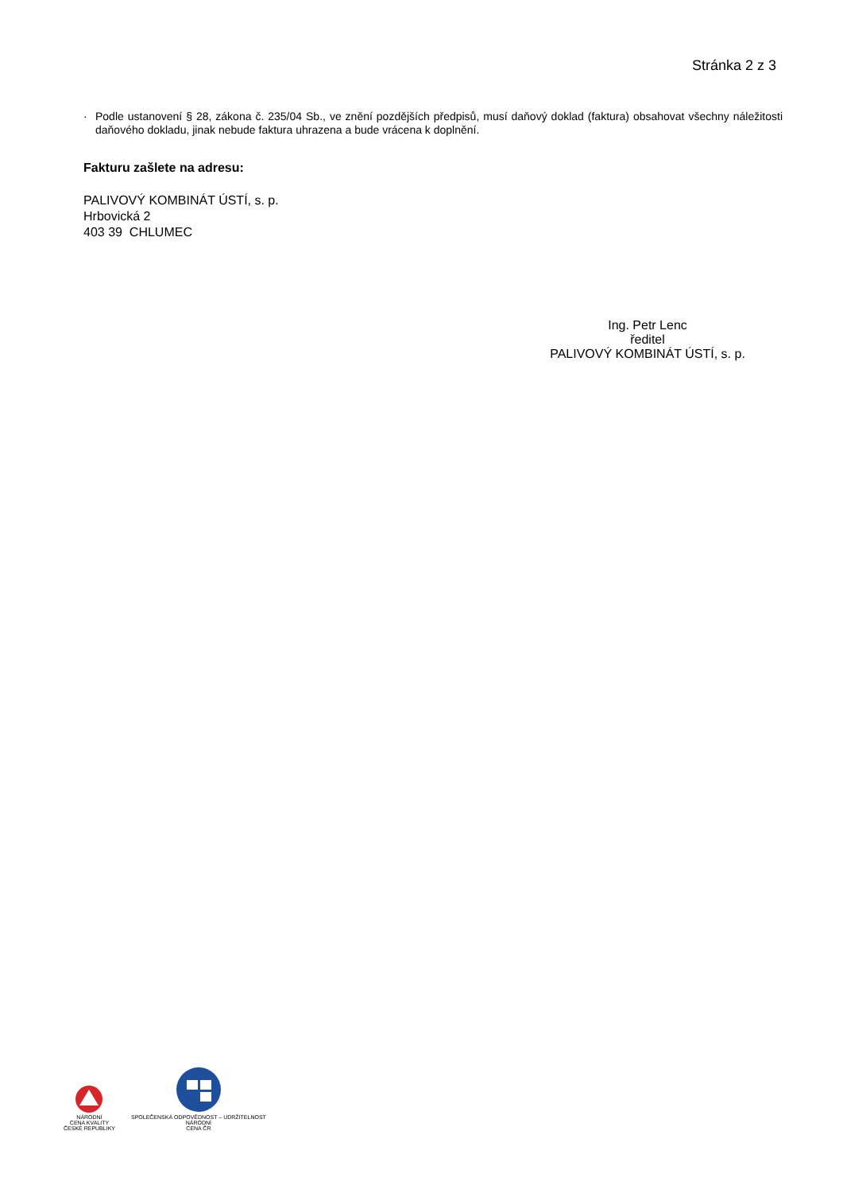Stránka 2 z 3
· Podle ustanovení § 28, zákona č. 235/04 Sb., ve znění pozdějších předpisů, musí daňový doklad (faktura) obsahovat všechny náležitosti daňového dokladu, jinak nebude faktura uhrazena a bude vrácena k doplnění.
Fakturu zašlete na adresu:
PALIVOVÝ KOMBINÁT ÚSTÍ, s. p.
Hrbovická 2
403 39 CHLUMEC
Ing. Petr Lenc
ředitel
PALIVOVÝ KOMBINÁT ÚSTÍ, s. p.
NÁRODNÍ
CENA KVALITY
ČESKÉ REPUBLIKY
SPOLEČENSKÁ ODPOVĚDNOST – UDRŽITELNOST
NÁRODNÍ
CENA ČR